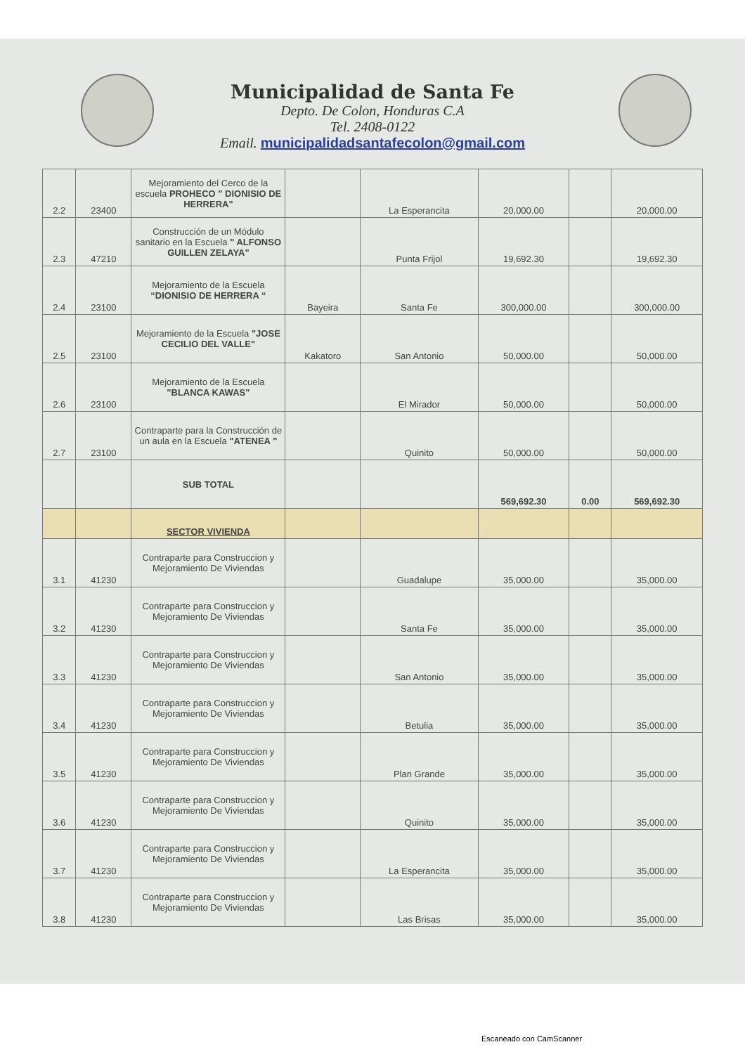Municipalidad de Santa Fe
Depto. De Colon, Honduras C.A
Tel. 2408-0122
Email. municipalidadsantafecolon@gmail.com
| 2.2 | 23400 | Mejoramiento del Cerco de la escuela PROHECO " DIONISIO DE HERRERA" | | La Esperancita | 20,000.00 | | 20,000.00 |
| 2.3 | 47210 | Construcción de un Módulo sanitario en la Escuela " ALFONSO GUILLEN ZELAYA" | | Punta Frijol | 19,692.30 | | 19,692.30 |
| 2.4 | 23100 | Mejoramiento de la Escuela “DIONISIO DE HERRERA “ | Bayeira | Santa Fe | 300,000.00 | | 300,000.00 |
| 2.5 | 23100 | Mejoramiento de la Escuela "JOSE CECILIO DEL VALLE" | Kakatoro | San Antonio | 50,000.00 | | 50,000.00 |
| 2.6 | 23100 | Mejoramiento de la Escuela "BLANCA KAWAS" | | El Mirador | 50,000.00 | | 50,000.00 |
| 2.7 | 23100 | Contraparte para la Construcción de un aula en la Escuela "ATENEA " | | Quinito | 50,000.00 | | 50,000.00 |
| | | SUB TOTAL | | | 569,692.30 | 0.00 | 569,692.30 |
| | | SECTOR VIVIENDA | | | | | |
| 3.1 | 41230 | Contraparte para Construccion y Mejoramiento De Viviendas | | Guadalupe | 35,000.00 | | 35,000.00 |
| 3.2 | 41230 | Contraparte para Construccion y Mejoramiento De Viviendas | | Santa Fe | 35,000.00 | | 35,000.00 |
| 3.3 | 41230 | Contraparte para Construccion y Mejoramiento De Viviendas | | San Antonio | 35,000.00 | | 35,000.00 |
| 3.4 | 41230 | Contraparte para Construccion y Mejoramiento De Viviendas | | Betulia | 35,000.00 | | 35,000.00 |
| 3.5 | 41230 | Contraparte para Construccion y Mejoramiento De Viviendas | | Plan Grande | 35,000.00 | | 35,000.00 |
| 3.6 | 41230 | Contraparte para Construccion y Mejoramiento De Viviendas | | Quinito | 35,000.00 | | 35,000.00 |
| 3.7 | 41230 | Contraparte para Construccion y Mejoramiento De Viviendas | | La Esperancita | 35,000.00 | | 35,000.00 |
| 3.8 | 41230 | Contraparte para Construccion y Mejoramiento De Viviendas | | Las Brisas | 35,000.00 | | 35,000.00 |
Escaneado con CamScanner